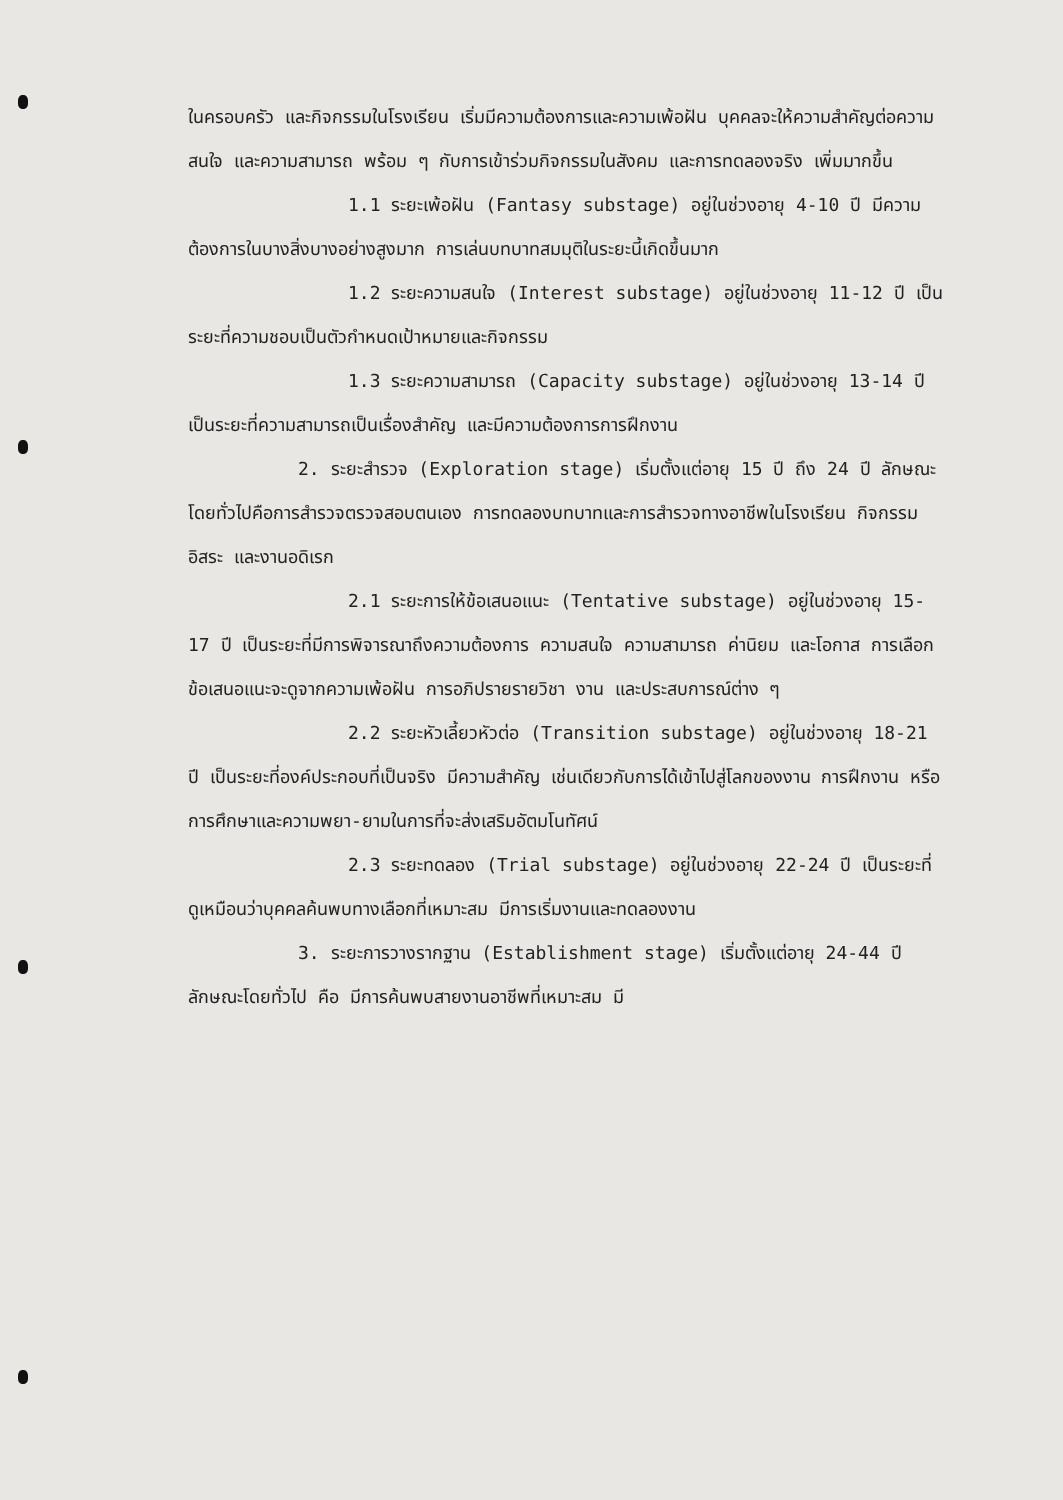ในครอบครัว และกิจกรรมในโรงเรียน เริ่มมีความต้องการและความเพ้อฝัน บุคคลจะให้ความสำคัญต่อความสนใจ และความสามารถ พร้อม ๆ กับการเข้าร่วมกิจกรรมในสังคม และการทดลองจริง เพิ่มมากขึ้น
1.1 ระยะเพ้อฝัน (Fantasy substage) อยู่ในช่วงอายุ 4-10 ปี มีความต้องการในบางสิ่งบางอย่างสูงมาก การเล่นบทบาทสมมุติในระยะนี้เกิดขึ้นมาก
1.2 ระยะความสนใจ (Interest substage) อยู่ในช่วงอายุ 11-12 ปี เป็นระยะที่ความชอบเป็นตัวกำหนดเป้าหมายและกิจกรรม
1.3 ระยะความสามารถ (Capacity substage) อยู่ในช่วงอายุ 13-14 ปี เป็นระยะที่ความสามารถเป็นเรื่องสำคัญ และมีความต้องการการฝึกงาน
2. ระยะสำรวจ (Exploration stage) เริ่มตั้งแต่อายุ 15 ปี ถึง 24 ปี ลักษณะโดยทั่วไปคือการสำรวจตรวจสอบตนเอง การทดลองบทบาทและการสำรวจทางอาชีพในโรงเรียน กิจกรรมอิสระ และงานอดิเรก
2.1 ระยะการให้ข้อเสนอแนะ (Tentative substage) อยู่ในช่วงอายุ 15-17 ปี เป็นระยะที่มีการพิจารณาถึงความต้องการ ความสนใจ ความสามารถ ค่านิยม และโอกาส การเลือกข้อเสนอแนะจะดูจากความเพ้อฝัน การอภิปรายรายวิชา งาน และประสบการณ์ต่าง ๆ
2.2 ระยะหัวเลี้ยวหัวต่อ (Transition substage) อยู่ในช่วงอายุ 18-21 ปี เป็นระยะที่องค์ประกอบที่เป็นจริง มีความสำคัญ เช่นเดียวกับการได้เข้าไปสู่โลกของงาน การฝึกงาน หรือการศึกษาและความพยา-ยามในการที่จะส่งเสริมอัตมโนทัศน์
2.3 ระยะทดลอง (Trial substage) อยู่ในช่วงอายุ 22-24 ปี เป็นระยะที่ดูเหมือนว่าบุคคลค้นพบทางเลือกที่เหมาะสม มีการเริ่มงานและทดลองงาน
3. ระยะการวางรากฐาน (Establishment stage) เริ่มตั้งแต่อายุ 24-44 ปี ลักษณะโดยทั่วไป คือ มีการค้นพบสายงานอาชีพที่เหมาะสม มี